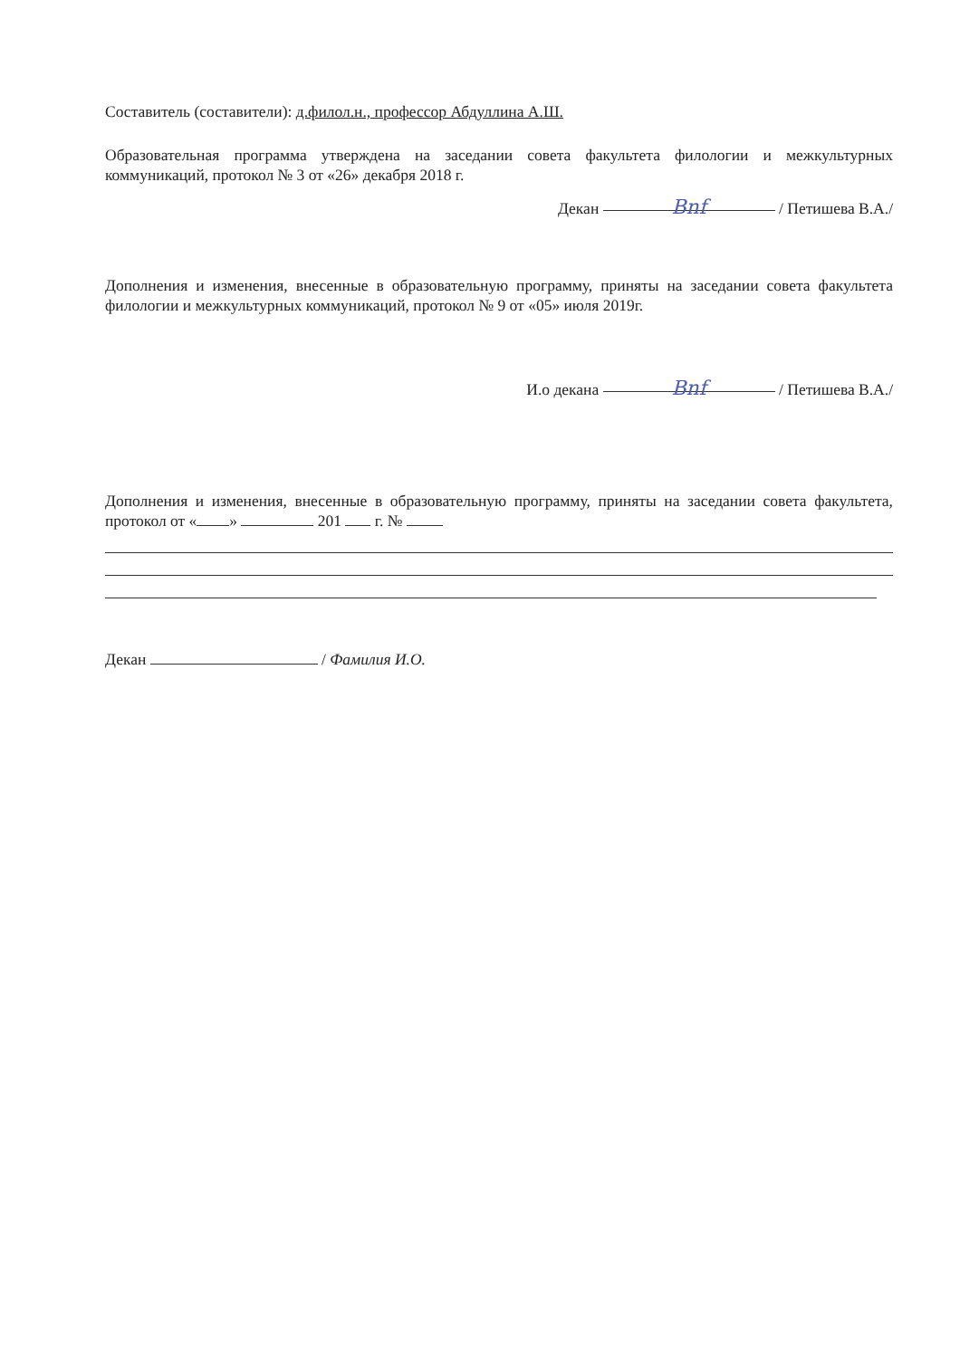Составитель (составители): д.филол.н., профессор Абдуллина А.Ш.
Образовательная программа утверждена на заседании совета факультета филологии и межкультурных коммуникаций, протокол № 3 от «26» декабря 2018 г.
Декан Bnf / Петишева В.А./
Дополнения и изменения, внесенные в образовательную программу, приняты на заседании совета факультета филологии и межкультурных коммуникаций, протокол № 9 от «05» июля 2019г.
И.о декана Bnf / Петишева В.А./
Дополнения и изменения, внесенные в образовательную программу, приняты на заседании совета факультета, протокол от « » 201 г. №
Декан / Фамилия И.О.